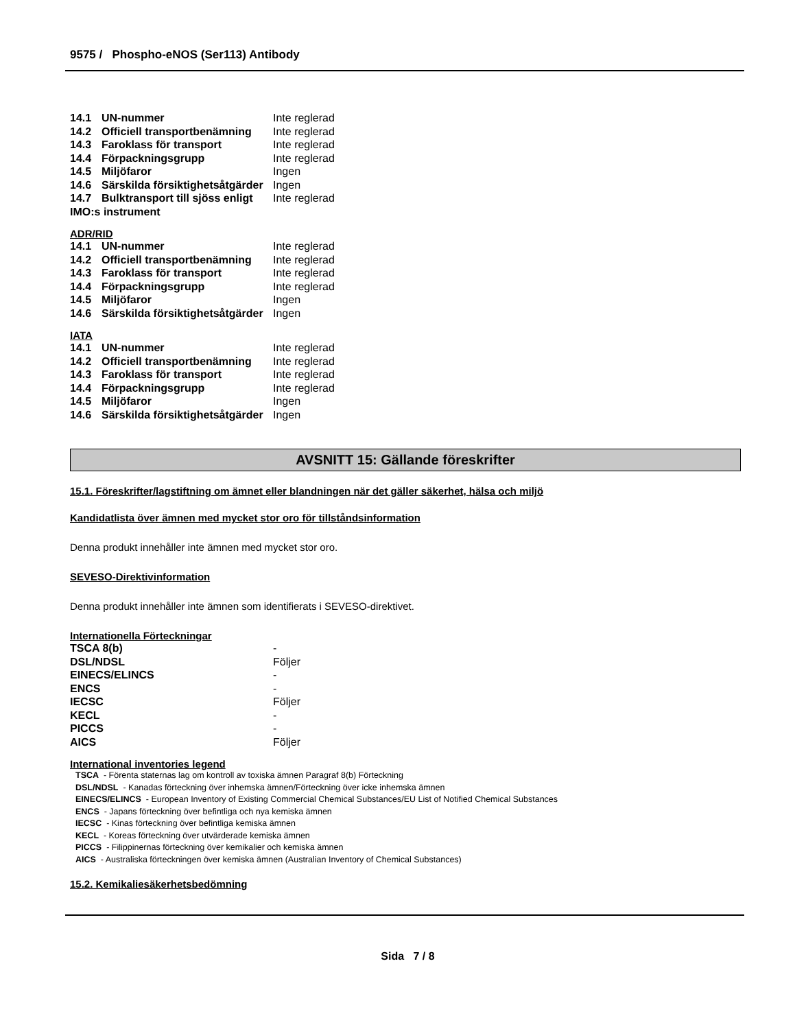9575 / Phospho-eNOS (Ser113) Antibody
| 14.1 | UN-nummer | Inte reglerad |
| 14.2 | Officiell transportbenämning | Inte reglerad |
| 14.3 | Faroklass för transport | Inte reglerad |
| 14.4 | Förpackningsgrupp | Inte reglerad |
| 14.5 | Miljöfaror | Ingen |
| 14.6 | Särskilda försiktighetsåtgärder | Ingen |
| 14.7 | Bulktransport till sjöss enligt | Inte reglerad |
| IMO:s instrument | | |
ADR/RID
| 14.1 | UN-nummer | Inte reglerad |
| 14.2 | Officiell transportbenämning | Inte reglerad |
| 14.3 | Faroklass för transport | Inte reglerad |
| 14.4 | Förpackningsgrupp | Inte reglerad |
| 14.5 | Miljöfaror | Ingen |
| 14.6 | Särskilda försiktighetsåtgärder | Ingen |
IATA
| 14.1 | UN-nummer | Inte reglerad |
| 14.2 | Officiell transportbenämning | Inte reglerad |
| 14.3 | Faroklass för transport | Inte reglerad |
| 14.4 | Förpackningsgrupp | Inte reglerad |
| 14.5 | Miljöfaror | Ingen |
| 14.6 | Särskilda försiktighetsåtgärder | Ingen |
AVSNITT 15: Gällande föreskrifter
15.1. Föreskrifter/lagstiftning om ämnet eller blandningen när det gäller säkerhet, hälsa och miljö
Kandidatlista över ämnen med mycket stor oro för tillståndsinformation
Denna produkt innehåller inte ämnen med mycket stor oro.
SEVESO-Direktivinformation
Denna produkt innehåller inte ämnen som identifierats i SEVESO-direktivet.
Internationella Förteckningar
| TSCA 8(b) | - |
| DSL/NDSL | Följer |
| EINECS/ELINCS | - |
| ENCS | - |
| IECSC | Följer |
| KECL | - |
| PICCS | - |
| AICS | Följer |
International inventories legend
TSCA - Förenta staternas lag om kontroll av toxiska ämnen Paragraf 8(b) Förteckning
DSL/NDSL - Kanadas förteckning över inhemska ämnen/Förteckning över icke inhemska ämnen
EINECS/ELINCS - European Inventory of Existing Commercial Chemical Substances/EU List of Notified Chemical Substances
ENCS - Japans förteckning över befintliga och nya kemiska ämnen
IECSC - Kinas förteckning över befintliga kemiska ämnen
KECL - Koreas förteckning över utvärderade kemiska ämnen
PICCS - Filippinernas förteckning över kemikalier och kemiska ämnen
AICS - Australiska förteckningen över kemiska ämnen (Australian Inventory of Chemical Substances)
15.2. Kemikaliesäkerhetsbedömning
Sida 7 / 8